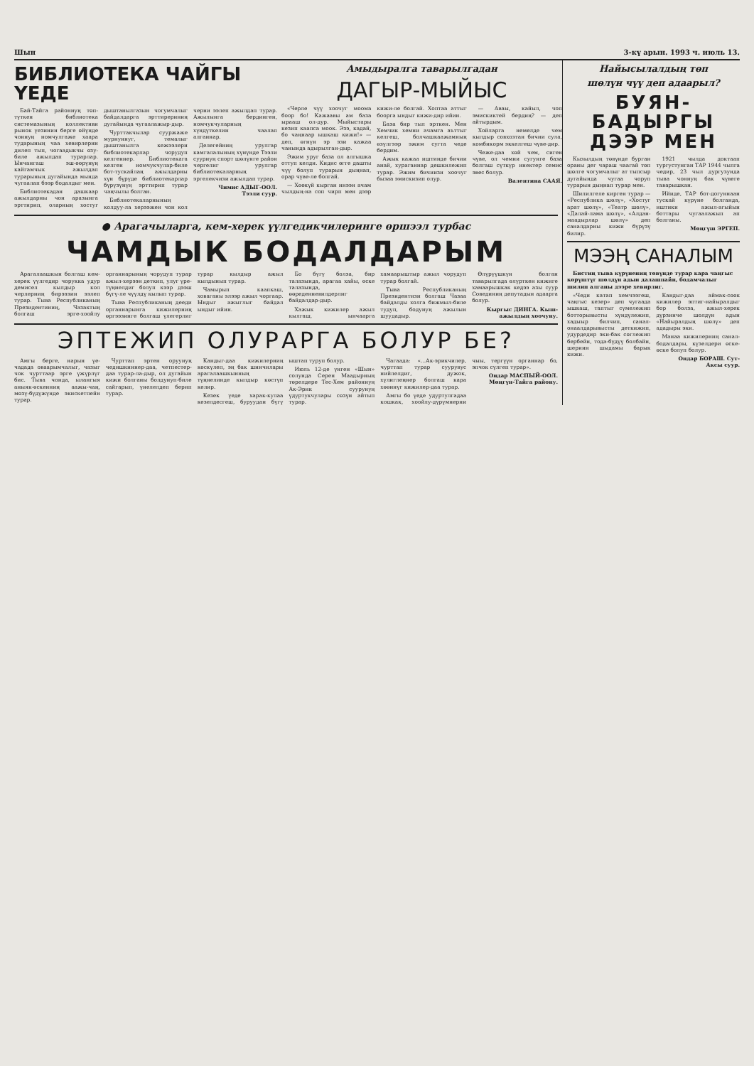Шын 3-кү арын. 1993 ч. июль 13.
БИБЛИОТЕКА ЧАЙГЫ ҮЕДЕ
Бай-Тайга районнуң төп-түткен библиотека системазының коллективи рынок үезинин берге өйүнде чоннуң номчулгаже хаара тударының чаа хевирлерин дилеп тып, чогаадыкчы өзу-биле ажылдап турарлар. Ынчангаш эш-өөрүнүң кайгамчык ажылдап турарының дугайында мында чугаалап бээр бодалдыг мен.
Библиотекадан дашкаар ажылдарны чон аразынга эрттирип, оларның хостуг дыштанылгазын чогумчалыг байдалдарга эрттирериниң дугайында чугаалажыр-дыр.
Чурттакчылар сууржаже мурнуннуг, темалыг дыштанылга кежээлери библиотекарлар чорудуп келгеннер. Библиотекага келген номчукчулар-биле бот-тускайлаң ажылдарны хүн бүрүде библиотекарлар бүрүзүнүң эрттирип турар чаңчылы болган.
Библиотекаларнының колдуу-ла херээжен чон кол черни ээлеп ажылдап турар. Ажылынга бердинген, номчукчуларның хүндүткелин чаалап алганнар.
Делегейниң урулгар камгалалының хүнүнде Тээли суурнуң спорт шөлүнге район чергелиг урулгар библиотекаларның эргелекчизи ажылдап турар.
Чимис АДЫГ-ООЛ. Тээли суур.
Амыдыралга таварылгадан
ДАГЫР-МЫЙЫС
«Черле чүү хоочуг моома боор бо! Кажаавы ам база ырааш ол-дур. Мыйыстары кезип каапса моок. Эзэ, кадай, бо чаңнаар ышкаш кижи!» — деп, өгнүн эр эзи кажаа чанында адырылган-дыр.
Эжим уруг база ол алгышка оттуп келди. Кидис өгге дашты чүү болуп турарын дыңнап, орар чүве-ле болгай.
— Хөөкүй кырган инээн ачам чылдың-на соп чирп мен дээр кижи-ле болгай. Хоптаа аттыг боорга ындыг кижи-дир ийин.
База бир тыл эрткен. Мен Хемчик хемни ачамга аъттыг келгеш, болчашкаажамның өзүлгээр эжим сугта чеде бердим.
Ажык кажаа иштинде бичии анай, хураганнар дешкилежип турар. Эжим бичиизи хоочуг бызаа эмискизип олур.
— Аваы, кайыл, чоп эмискиктей бердиң? — деп айтырдым.
Хойларга немелде чем кылдыр совхозтан бичии сула, комбикорм эккелгеш чүве-дир.
Чеже-даа хөй чем, сиген чүве, ол чемни сугунге база болгаш сүткүр инектер семис эвес болур.
Валентина СААЯ.
● Арагачыларга, кем-херек үүлгедикчилеринге өршээл турбас
ЧАМДЫК БОДАЛДАРЫМ
Арагалаашкын болгаш кем-херек үүлгедир чорукка удур демисел кылдыр кол черлерниң бирээзин ээлеп турар. Тыва Республиканың Президентиниң, Чазактың болгаш эрге-хоойлу органнарының чорудуп турар ажыл-херээн деткип, улуг үре-түңнелдиг болуп кээр дээш бүгү-ле чүүлдү кылып турар.
Тыва Республиканың дееди органнарынга кижилерниң өргээзинге болгаш үлегерлиг турар кылдыр ажыл кылдынып турар.
Чамырып каапкаш, ховаганы элээр ажыл чоргаар. Ындыг ажыглыг байдал ындыг ийин.
Бо бүгү болза, бир талазында, арагаа хайы, өске талазында, өөреденневилдерлиг байдалдар-дыр.
Хажык кижилер ажыл кылгаш, ынчаарга хамаарыштыр ажыл чорудуп турар болгай.
Тыва Республиканың Президентизи болгаш Чазаа байдалды холга бижмыл-биле тудуп, бодунуң ажылын шуудадыр.
Өлүрүүшкүн болган таварылгада өлүрткен кижиге хамаарышкак кедээ азы суур Совединиң депутадын адаарга болур.
Кыргыс ДИНГА. Кыш-ажылдың хоочуну.
ЭПТЕЖИП ОЛУРАРГА БОЛУР БЕ?
Амгы берге, нарын үе-чадада оваарымчалыг, чазыг чок чурттаар эрге үжүрлүг бис. Тыва чонда, ылангыя аныяк-өскенниң аажы-чаң, мөзү-бүдүжүнде экискетпейн турар.
Чурттап эртен оруунуң чедишкиннер-даа, четпестер-даа турар-ла-дыр, ол дугайын кижи болганы болдунуп-биле сайгарып, үнелелдеп берип турар.
Кандыг-даа кижилерниң көскүлеп, эң бак шинчилары арагалаашкынның түңнелинде кылдыр көстүп келир.
Кезек үеде харак-кулаа кезелдесгеш, буруудан бүгү ыштап туруп болур.
Июль 12-де үнген «Шын» солунда Серен Маадырның төрелдере Тес-Хем районнуң Ак-Эрик суурунуң үдуртукчулары сөзүн айтып турар.
Чагаада: «...Ак-эрикчилер, чурттап турар суурувус нийлелдиг, дужок, хүлиглеңнер болгаш кара хөөннүг кижилер-даа турар.
Амгы бо үеде удуртулгадаа кошкак, хоойлу-дүрүмнерни чыы, тергүүн органнар бо, эпчок сүлгеп турар».
Ондар МАСПЫЙ-ООЛ. Мөңгүн-Тайга району.
Найысылалдың төп
шөлүн чүү деп адаарыл?
БУЯН-БАДЫРГЫ
ДЭЭР МЕН
Кызылдың төвүнде бурган ораны дег чараш чаагай төп шөлге чогумчалыг ат тыпсыр дугайында чугаа чоруп турарын дыңнап турар мен.
Шилилгеле кирген турар — «Республика шөлү», «Хостуг арат шөлү», «Театр шөлү», «Далай-лама шөлү», «Алдан-маадырлар шөлү» деп саналдарны кижи бүрүзү билир.
1921 чылда доктаап тургустунган ТАР 1944 чылга чедир, 23 чыл дургузунда тыва чоннуң бак чүвеге таварышкан.
Ийиде, ТАР бот-догуннаан тускай күрүне болганда, иштики ажыл-агыйын боттары чугаалажып ап болганы.
Мөңгүш ЭРГЕП.
МЭЭҢ САНАЛЫМ
Бистиң тыва күрүнениң төвүнде турар кара чаңгыс көрүштүг шөлдүн адын далашпайн, бодамчалыг шилип алганы дээре хевирлиг.
«Чеди катап хемчээгеш, чаңгыс кезер» деп чугаада ышкаш, таптыг сүмележип ботторывысты хүндүлежип, хадыыр билчип, санал-онаалдарывысты деткижип, удурдедир эки-бак сөглежип бербейн, тода-бүдүү болбайн, шериин шыдамы барык кижи.
Кандыг-даа аймак-сөөк кижилер эптиг-найыралдыг бор болза, ажыл-херек дүрзинче шөлдүн адын «Найыралдың шөлү» деп ададыры эки.
Манаа кижилерниң санал-бодалдары, күзелдери өске-өске болуп болур.
Ондар БОРАШ. Сут-Аксы суур.